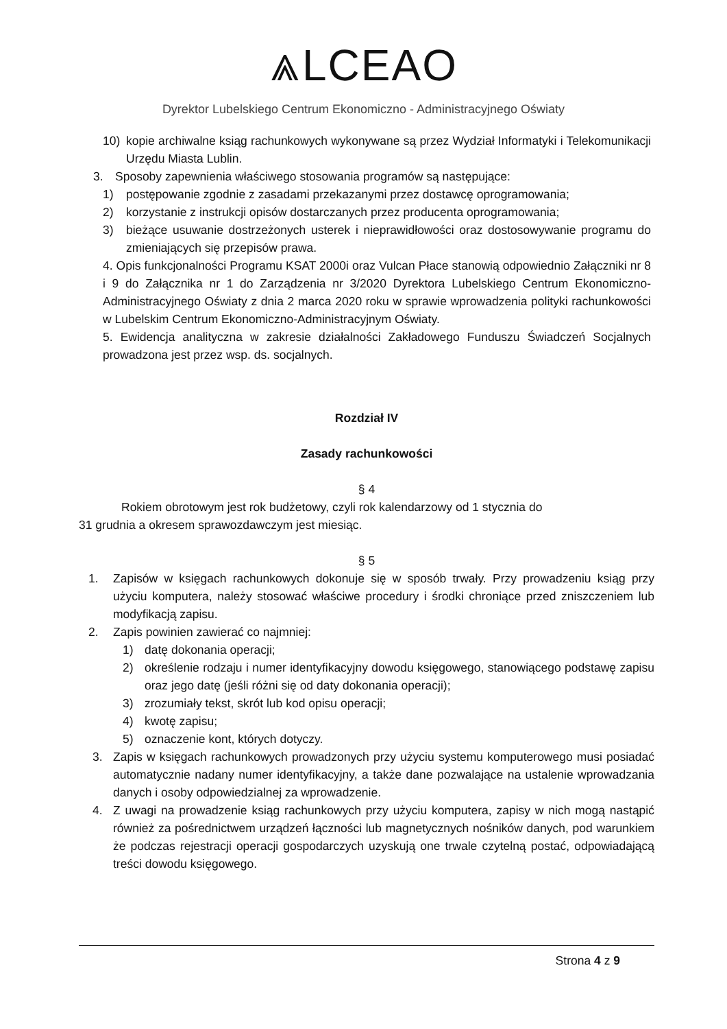⩓LCEAO
Dyrektor Lubelskiego Centrum Ekonomiczno - Administracyjnego Oświaty
10) kopie archiwalne ksiąg rachunkowych wykonywane są przez Wydział Informatyki i Telekomunikacji Urzędu Miasta Lublin.
3. Sposoby zapewnienia właściwego stosowania programów są następujące:
1) postępowanie zgodnie z zasadami przekazanymi przez dostawcę oprogramowania;
2) korzystanie z instrukcji opisów dostarczanych przez producenta oprogramowania;
3) bieżące usuwanie dostrzeżonych usterek i nieprawidłowości oraz dostosowywanie programu do zmieniających się przepisów prawa.
4. Opis funkcjonalności Programu KSAT 2000i oraz Vulcan Płace stanowią odpowiednio Załączniki nr 8 i 9 do Załącznika nr 1 do Zarządzenia nr 3/2020 Dyrektora Lubelskiego Centrum Ekonomiczno-Administracyjnego Oświaty z dnia 2 marca 2020 roku w sprawie wprowadzenia polityki rachunkowości w Lubelskim Centrum Ekonomiczno-Administracyjnym Oświaty.
5. Ewidencja analityczna w zakresie działalności Zakładowego Funduszu Świadczeń Socjalnych prowadzona jest przez wsp. ds. socjalnych.
Rozdział IV
Zasady rachunkowości
§ 4
Rokiem obrotowym jest rok budżetowy, czyli rok kalendarzowy od 1 stycznia do
31 grudnia a okresem sprawozdawczym jest miesiąc.
§ 5
1. Zapisów w księgach rachunkowych dokonuje się w sposób trwały. Przy prowadzeniu ksiąg przy użyciu komputera, należy stosować właściwe procedury i środki chroniące przed zniszczeniem lub modyfikacją zapisu.
2. Zapis powinien zawierać co najmniej:
1) datę dokonania operacji;
2) określenie rodzaju i numer identyfikacyjny dowodu księgowego, stanowiącego podstawę zapisu oraz jego datę (jeśli różni się od daty dokonania operacji);
3) zrozumiały tekst, skrót lub kod opisu operacji;
4) kwotę zapisu;
5) oznaczenie kont, których dotyczy.
3. Zapis w księgach rachunkowych prowadzonych przy użyciu systemu komputerowego musi posiadać automatycznie nadany numer identyfikacyjny, a także dane pozwalające na ustalenie wprowadzania danych i osoby odpowiedzialnej za wprowadzenie.
4. Z uwagi na prowadzenie ksiąg rachunkowych przy użyciu komputera, zapisy w nich mogą nastąpić również za pośrednictwem urządzeń łączności lub magnetycznych nośników danych, pod warunkiem że podczas rejestracji operacji gospodarczych uzyskują one trwale czytelną postać, odpowiadającą treści dowodu księgowego.
Strona 4 z 9